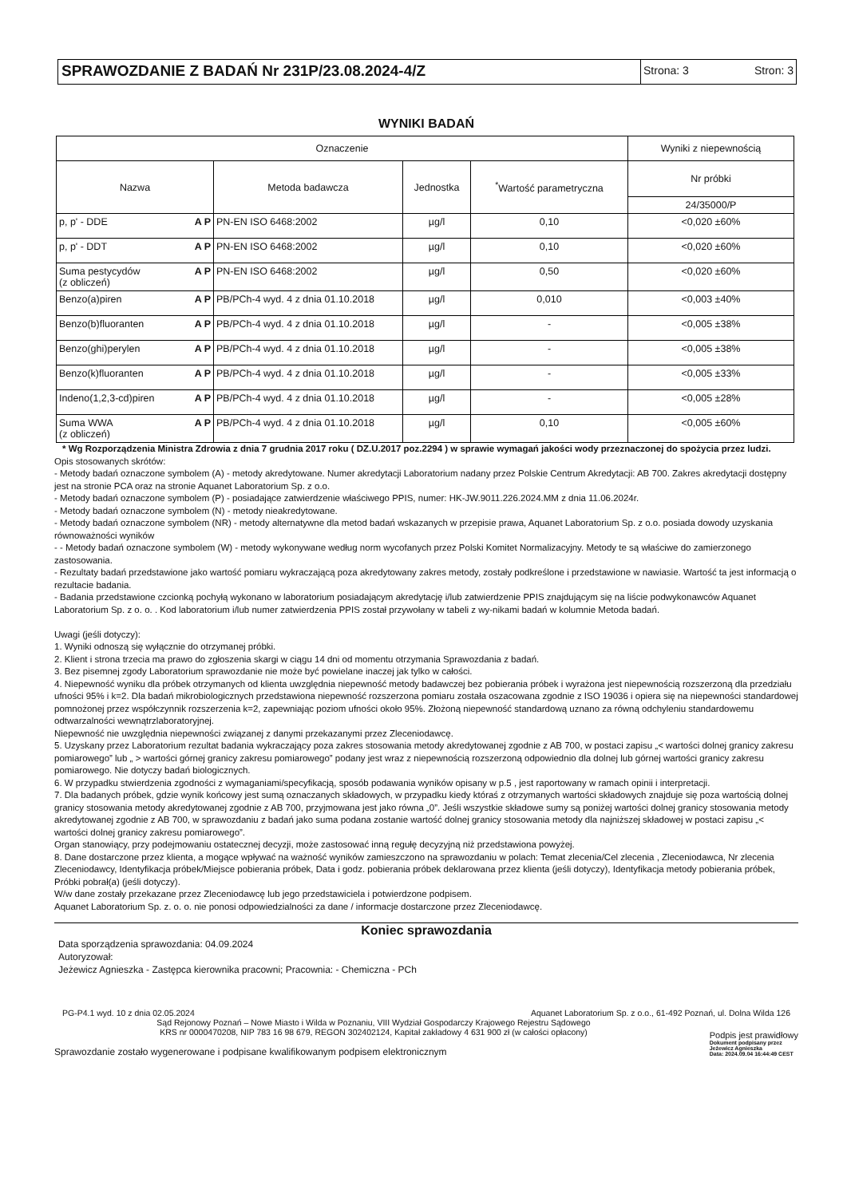SPRAWOZDANIE Z BADAŃ Nr 231P/23.08.2024-4/Z
Strona: 3 Stron: 3
WYNIKI BADAŃ
| Oznaczenie | | | | Wyniki z niepewnością |
| --- | --- | --- | --- | --- |
| Nazwa | Metoda badawcza | Jednostka | <sup>*</sup> Wartość parametryczna | Nr próbki |
| | | | | 24/35000/P |
| p, p' - DDE A P | PN-EN ISO 6468:2002 | µg/l | 0,10 | <0,020 ±60% |
| p, p' - DDT A P | PN-EN ISO 6468:2002 | µg/l | 0,10 | <0,020 ±60% |
| Suma pestycydów A P (z obliczeń) | PN-EN ISO 6468:2002 | µg/l | 0,50 | <0,020 ±60% |
| Benzo(a)piren A P | PB/PCh-4 wyd. 4 z dnia 01.10.2018 | µg/l | 0,010 | <0,003 ±40% |
| Benzo(b)fluoranten A P | PB/PCh-4 wyd. 4 z dnia 01.10.2018 | µg/l | - | <0,005 ±38% |
| Benzo(ghi)perylen A P | PB/PCh-4 wyd. 4 z dnia 01.10.2018 | µg/l | - | <0,005 ±38% |
| Benzo(k)fluoranten A P | PB/PCh-4 wyd. 4 z dnia 01.10.2018 | µg/l | - | <0,005 ±33% |
| Indeno(1,2,3-cd)piren A P | PB/PCh-4 wyd. 4 z dnia 01.10.2018 | µg/l | - | <0,005 ±28% |
| Suma WWA A P (z obliczeń) | PB/PCh-4 wyd. 4 z dnia 01.10.2018 | µg/l | 0,10 | <0,005 ±60% |
* Wg Rozporządzenia Ministra Zdrowia z dnia 7 grudnia 2017 roku ( DZ.U.2017 poz.2294 ) w sprawie wymagań jakości wody przeznaczonej do spożycia przez ludzi.
Opis stosowanych skrótów:
- Metody badań oznaczone symbolem (A) - metody akredytowane. Numer akredytacji Laboratorium nadany przez Polskie Centrum Akredytacji: AB 700. Zakres akredytacji dostępny jest na stronie PCA oraz na stronie Aquanet Laboratorium Sp. z o.o.
- Metody badań oznaczone symbolem (P) - posiadające zatwierdzenie właściwego PPIS, numer: HK-JW.9011.226.2024.MM z dnia 11.06.2024r.
- Metody badań oznaczone symbolem (N) - metody nieakredytowane.
- Metody badań oznaczone symbolem (NR) - metody alternatywne dla metod badań wskazanych w przepisie prawa, Aquanet Laboratorium Sp. z o.o. posiada dowody uzyskania równoważności wyników
- - Metody badań oznaczone symbolem (W) - metody wykonywane według norm wycofanych przez Polski Komitet Normalizacyjny. Metody te są właściwe do zamierzonego zastosowania.
- Rezultaty badań przedstawione jako wartość pomiaru wykraczającą poza akredytowany zakres metody, zostały podkreślone i przedstawione w nawiasie. Wartość ta jest informacją o rezultacie badania.
- Badania przedstawione czcionką pochyłą wykonano w laboratorium posiadającym akredytację i/lub zatwierdzenie PPIS znajdującym się na liście podwykonawców Aquanet Laboratorium Sp. z o. o. . Kod laboratorium i/lub numer zatwierdzenia PPIS został przywołany w tabeli z wy-nikami badań w kolumnie Metoda badań.
Uwagi (jeśli dotyczy):
1. Wyniki odnoszą się wyłącznie do otrzymanej próbki.
2. Klient i strona trzecia ma prawo do zgłoszenia skargi w ciągu 14 dni od momentu otrzymania Sprawozdania z badań.
3. Bez pisemnej zgody Laboratorium sprawozdanie nie może być powielane inaczej jak tylko w całości.
4. Niepewność wyniku dla próbek otrzymanych od klienta uwzględnia niepewność metody badawczej bez pobierania próbek i wyrażona jest niepewnością rozszerzoną dla przedziału ufności 95% i k=2. Dla badań mikrobiologicznych przedstawiona niepewność rozszerzona pomiaru została oszacowana zgodnie z ISO 19036 i opiera się na niepewności standardowej pomnożonej przez współczynnik rozszerzenia k=2, zapewniając poziom ufności około 95%. Złożoną niepewność standardową uznano za równą odchyleniu standardowemu odtwarzalności wewnątrzlaboratoryjnej.
Niepewność nie uwzględnia niepewności związanej z danymi przekazanymi przez Zleceniodawcę.
5. Uzyskany przez Laboratorium rezultat badania wykraczający poza zakres stosowania metody akredytowanej zgodnie z AB 700, w postaci zapisu „< wartości dolnej granicy zakresu pomiarowego” lub „ > wartości górnej granicy zakresu pomiarowego” podany jest wraz z niepewnością rozszerzoną odpowiednio dla dolnej lub górnej wartości granicy zakresu pomiarowego. Nie dotyczy badań biologicznych.
6. W przypadku stwierdzenia zgodności z wymaganiami/specyfikacją, sposób podawania wyników opisany w p.5 , jest raportowany w ramach opinii i interpretacji.
7. Dla badanych próbek, gdzie wynik końcowy jest sumą oznaczanych składowych, w przypadku kiedy któraś z otrzymanych wartości składowych znajduje się poza wartością dolnej granicy stosowania metody akredytowanej zgodnie z AB 700, przyjmowana jest jako równa „0”. Jeśli wszystkie składowe sumy są poniżej wartości dolnej granicy stosowania metody akredytowanej zgodnie z AB 700, w sprawozdaniu z badań jako suma podana zostanie wartość dolnej granicy stosowania metody dla najniższej składowej w postaci zapisu „< wartości dolnej granicy zakresu pomiarowego”.
Organ stanowiący, przy podejmowaniu ostatecznej decyzji, może zastosować inną regułę decyzyjną niż przedstawiona powyżej.
8. Dane dostarczone przez klienta, a mogące wpływać na ważność wyników zamieszczono na sprawozdaniu w polach: Temat zlecenia/Cel zlecenia , Zleceniodawca, Nr zlecenia Zleceniodawcy, Identyfikacja próbek/Miejsce pobierania próbek, Data i godz. pobierania próbek deklarowana przez klienta (jeśli dotyczy), Identyfikacja metody pobierania próbek, Próbki pobrał(a) (jeśli dotyczy).
W/w dane zostały przekazane przez Zleceniodawcę lub jego przedstawiciela i potwierdzone podpisem.
Aquanet Laboratorium Sp. z. o. o. nie ponosi odpowiedzialności za dane / informacje dostarczone przez Zleceniodawcę.
Koniec sprawozdania
Data sporządzenia sprawozdania: 04.09.2024
Autoryzował:
Jeżewicz Agnieszka - Zastępca kierownika pracowni; Pracownia: - Chemiczna - PCh
PG-P4.1 wyd. 10 z dnia 02.05.2024 Aquanet Laboratorium Sp. z o.o., 61-492 Poznań, ul. Dolna Wilda 126
Sąd Rejonowy Poznań – Nowe Miasto i Wilda w Poznaniu, VIII Wydział Gospodarczy Krajowego Rejestru Sądowego
KRS nr 0000470208, NIP 783 16 98 679, REGON 302402124, Kapitał zakładowy 4 631 900 zł (w całości opłacony)
Sprawozdanie zostało wygenerowane i podpisane kwalifikowanym podpisem elektronicznym
Podpis jest prawidłowy
Dokument podpisany przez
Jeżewicz Agnieszka
Data: 2024.09.04 16:44:49 CEST